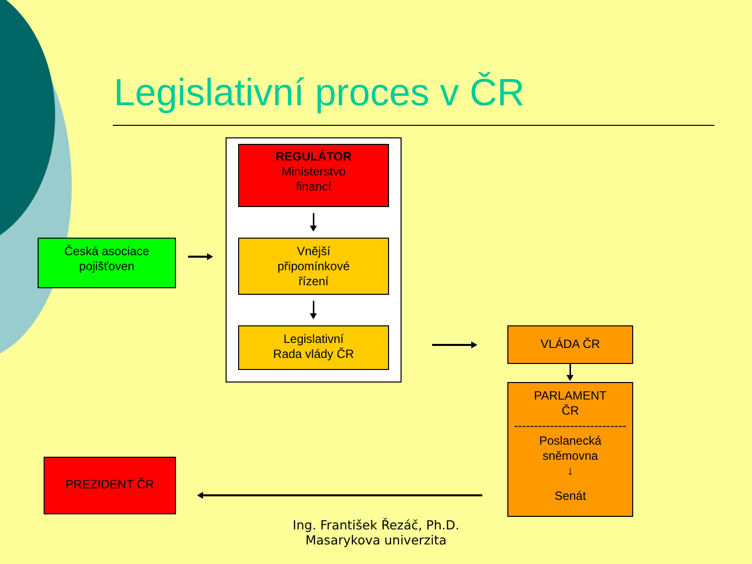Legislativní proces v ČR
REGULÁTOR
Ministerstvo
financí
Česká asociace
pojišťoven
Vnější
připomínkové
řízení
Legislativní
Rada vlády ČR
VLÁDA ČR
PARLAMENT
ČR
----------------------------
Poslanecká
sněmovna
↓
Senát
PREZIDENT ČR
Ing. František Řezáč, Ph.D.
Masarykova univerzita